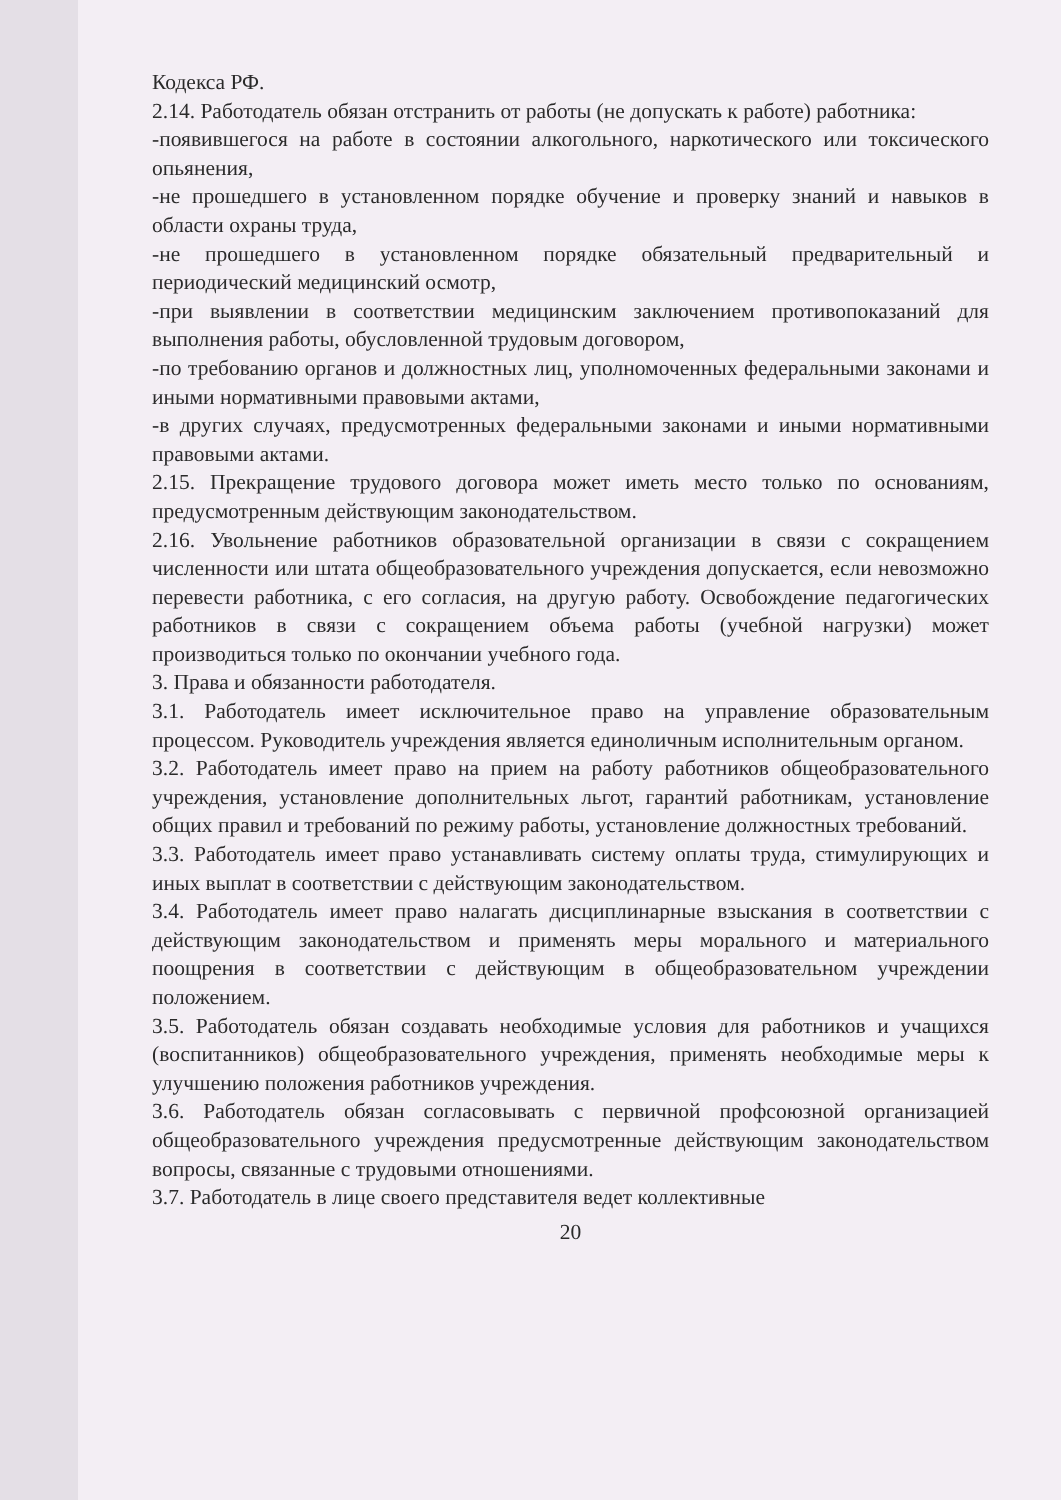Кодекса РФ.
2.14. Работодатель обязан отстранить от работы (не допускать к работе) работника:
-появившегося на работе в состоянии алкогольного, наркотического или токсического опьянения,
-не прошедшего в установленном порядке обучение и проверку знаний и навыков в области охраны труда,
-не прошедшего в установленном порядке обязательный предварительный и периодический медицинский осмотр,
-при выявлении в соответствии медицинским заключением противопоказаний для выполнения работы, обусловленной трудовым договором,
-по требованию органов и должностных лиц, уполномоченных федеральными законами и иными нормативными правовыми актами,
-в других случаях, предусмотренных федеральными законами и иными нормативными правовыми актами.
2.15. Прекращение трудового договора может иметь место только по основаниям, предусмотренным действующим законодательством.
2.16. Увольнение работников образовательной организации в связи с сокращением численности или штата общеобразовательного учреждения допускается, если невозможно перевести работника, с его согласия, на другую работу. Освобождение педагогических работников в связи с сокращением объема работы (учебной нагрузки) может производиться только по окончании учебного года.
3. Права и обязанности работодателя.
3.1. Работодатель имеет исключительное право на управление образовательным процессом. Руководитель учреждения является единоличным исполнительным органом.
3.2. Работодатель имеет право на прием на работу работников общеобразовательного учреждения, установление дополнительных льгот, гарантий работникам, установление общих правил и требований по режиму работы, установление должностных требований.
3.3. Работодатель имеет право устанавливать систему оплаты труда, стимулирующих и иных выплат в соответствии с действующим законодательством.
3.4. Работодатель имеет право налагать дисциплинарные взыскания в соответствии с действующим законодательством и применять меры морального и материального поощрения в соответствии с действующим в общеобразовательном учреждении положением.
3.5. Работодатель обязан создавать необходимые условия для работников и учащихся (воспитанников) общеобразовательного учреждения, применять необходимые меры к улучшению положения работников учреждения.
3.6. Работодатель обязан согласовывать с первичной профсоюзной организацией общеобразовательного учреждения предусмотренные действующим законодательством вопросы, связанные с трудовыми отношениями.
3.7. Работодатель в лице своего представителя ведет коллективные
20